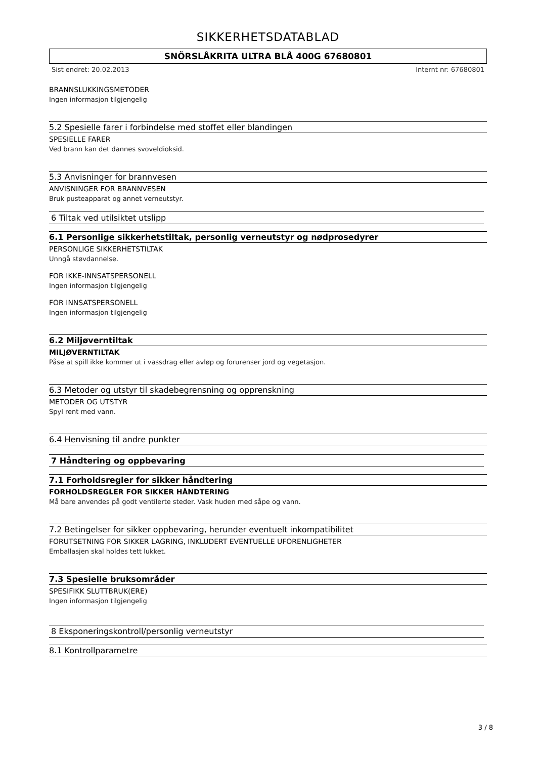SIKKERHETSDATABLAD
SNÖRSLÅKRITA ULTRA BLÅ 400G 67680801
Sist endret: 20.02.2013 Internt nr: 67680801
BRANNSLUKKINGSMETODER
Ingen informasjon tilgjengelig
5.2 Spesielle farer i forbindelse med stoffet eller blandingen
SPESIELLE FARER
Ved brann kan det dannes svoveldioksid.
5.3 Anvisninger for brannvesen
ANVISNINGER FOR BRANNVESEN
Bruk pusteapparat og annet verneutstyr.
6 Tiltak ved utilsiktet utslipp
6.1 Personlige sikkerhetstiltak, personlig verneutstyr og nødprosedyrer
PERSONLIGE SIKKERHETSTILTAK
Unngå støvdannelse.
FOR IKKE-INNSATSPERSONELL
Ingen informasjon tilgjengelig
FOR INNSATSPERSONELL
Ingen informasjon tilgjengelig
6.2 Miljøverntiltak
MILJØVERNTILTAK
Påse at spill ikke kommer ut i vassdrag eller avløp og forurenser jord og vegetasjon.
6.3 Metoder og utstyr til skadebegrensning og opprenskning
METODER OG UTSTYR
Spyl rent med vann.
6.4 Henvisning til andre punkter
7 Håndtering og oppbevaring
7.1 Forholdsregler for sikker håndtering
FORHOLDSREGLER FOR SIKKER HÅNDTERING
Må bare anvendes på godt ventilerte steder. Vask huden med såpe og vann.
7.2 Betingelser for sikker oppbevaring, herunder eventuelt inkompatibilitet
FORUTSETNING FOR SIKKER LAGRING, INKLUDERT EVENTUELLE UFORENLIGHETER
Emballasjen skal holdes tett lukket.
7.3 Spesielle bruksområder
SPESIFIKK SLUTTBRUK(ERE)
Ingen informasjon tilgjengelig
8 Eksponeringskontroll/personlig verneutstyr
8.1 Kontrollparametre
3 / 8